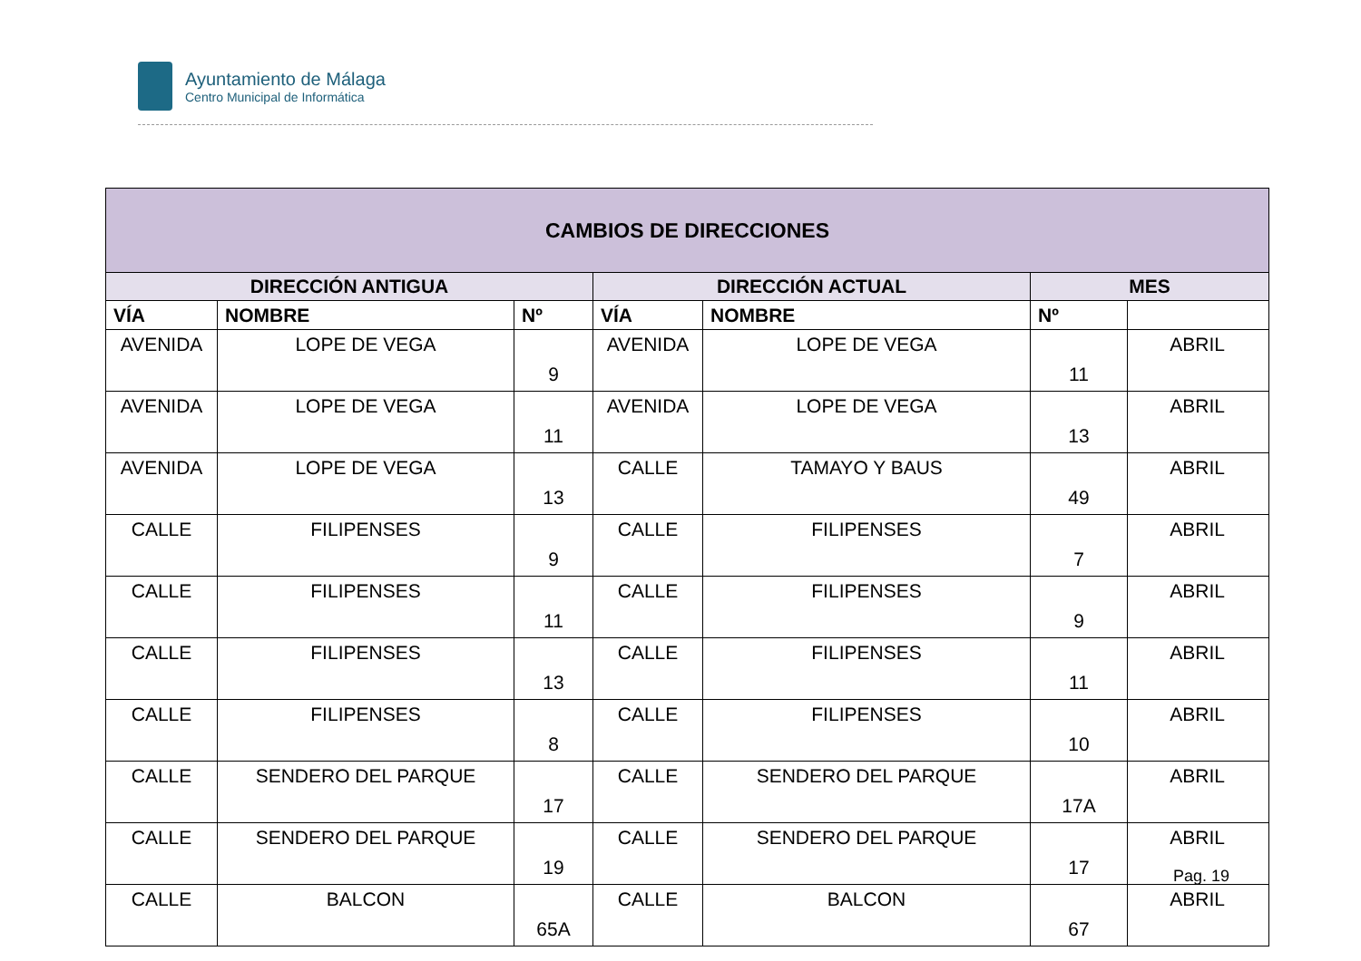Ayuntamiento de Málaga
Centro Municipal de Informática
| CAMBIOS DE DIRECCIONES | | | | | | |
| --- | --- | --- | --- | --- | --- | --- |
| DIRECCIÓN ANTIGUA | | | DIRECCIÓN ACTUAL | | MES | |
| VÍA | NOMBRE | Nº | VÍA | NOMBRE | Nº | |
| AVENIDA | LOPE DE VEGA | 9 | AVENIDA | LOPE DE VEGA | 11 | ABRIL |
| AVENIDA | LOPE DE VEGA | 11 | AVENIDA | LOPE DE VEGA | 13 | ABRIL |
| AVENIDA | LOPE DE VEGA | 13 | CALLE | TAMAYO Y BAUS | 49 | ABRIL |
| CALLE | FILIPENSES | 9 | CALLE | FILIPENSES | 7 | ABRIL |
| CALLE | FILIPENSES | 11 | CALLE | FILIPENSES | 9 | ABRIL |
| CALLE | FILIPENSES | 13 | CALLE | FILIPENSES | 11 | ABRIL |
| CALLE | FILIPENSES | 8 | CALLE | FILIPENSES | 10 | ABRIL |
| CALLE | SENDERO DEL PARQUE | 17 | CALLE | SENDERO DEL PARQUE | 17A | ABRIL |
| CALLE | SENDERO DEL PARQUE | 19 | CALLE | SENDERO DEL PARQUE | 17 | ABRIL |
| CALLE | BALCON | 65A | CALLE | BALCON | 67 | ABRIL |
Pag. 19